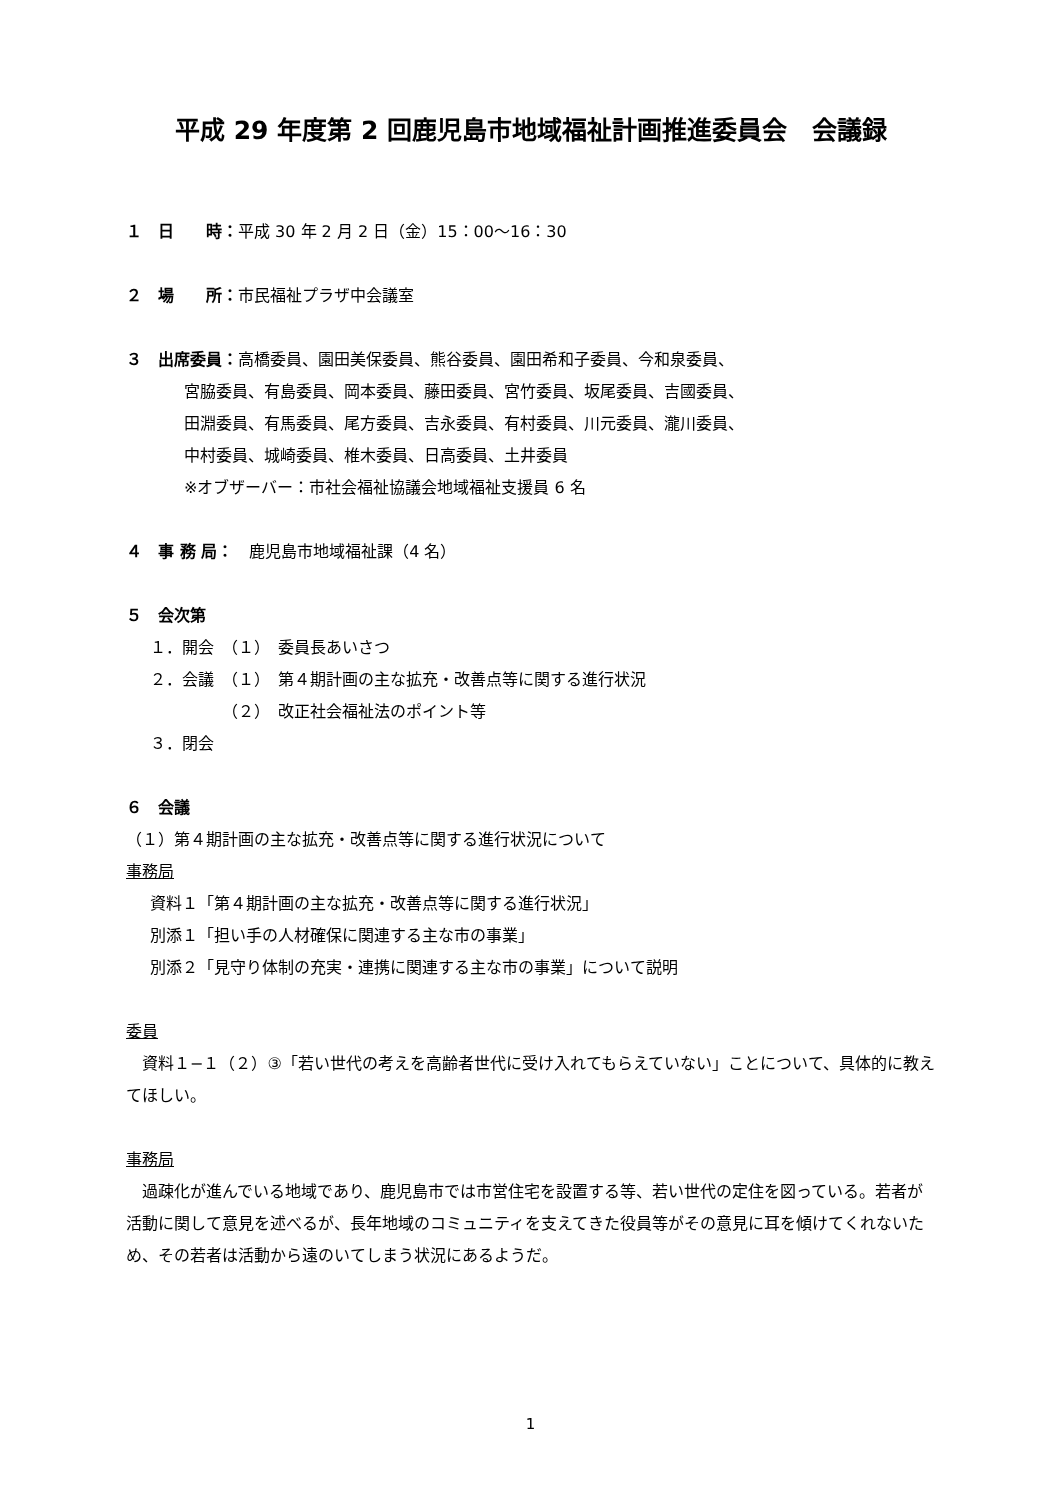平成 29 年度第 2 回鹿児島市地域福祉計画推進委員会　会議録
１　日　　時：平成 30 年 2 月 2 日（金）15：00～16：30
２　場　　所：市民福祉プラザ中会議室
３　出席委員：高橋委員、園田美保委員、熊谷委員、園田希和子委員、今和泉委員、
宮脇委員、有島委員、岡本委員、藤田委員、宮竹委員、坂尾委員、吉國委員、
田淵委員、有馬委員、尾方委員、吉永委員、有村委員、川元委員、瀧川委員、
中村委員、城崎委員、椎木委員、日高委員、土井委員
※オブザーバー：市社会福祉協議会地域福祉支援員 6 名
４　事 務 局：　鹿児島市地域福祉課（4 名）
５　会次第
１．開会　（１）　委員長あいさつ
２．会議　（１）　第４期計画の主な拡充・改善点等に関する進行状況
　　　　　（２）　改正社会福祉法のポイント等
３．閉会
６　会議
（１）第４期計画の主な拡充・改善点等に関する進行状況について
事務局
資料１「第４期計画の主な拡充・改善点等に関する進行状況」
別添１「担い手の人材確保に関連する主な市の事業」
別添２「見守り体制の充実・連携に関連する主な市の事業」について説明
委員
　資料１−１（２）③「若い世代の考えを高齢者世代に受け入れてもらえていない」ことについて、具体的に教えてほしい。
事務局
　過疎化が進んでいる地域であり、鹿児島市では市営住宅を設置する等、若い世代の定住を図っている。若者が活動に関して意見を述べるが、長年地域のコミュニティを支えてきた役員等がその意見に耳を傾けてくれないため、その若者は活動から遠のいてしまう状況にあるようだ。
1